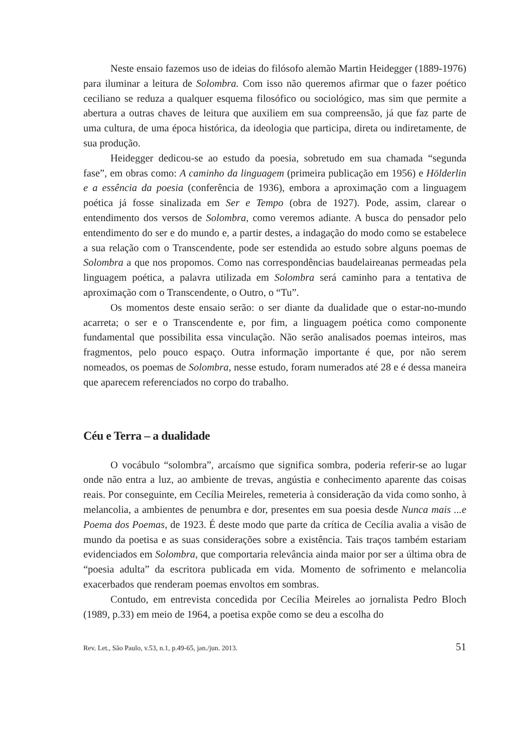Neste ensaio fazemos uso de ideias do filósofo alemão Martin Heidegger (1889-1976) para iluminar a leitura de Solombra. Com isso não queremos afirmar que o fazer poético ceciliano se reduza a qualquer esquema filosófico ou sociológico, mas sim que permite a abertura a outras chaves de leitura que auxiliem em sua compreensão, já que faz parte de uma cultura, de uma época histórica, da ideologia que participa, direta ou indiretamente, de sua produção.
Heidegger dedicou-se ao estudo da poesia, sobretudo em sua chamada “segunda fase”, em obras como: A caminho da linguagem (primeira publicação em 1956) e Hölderlin e a essência da poesia (conferência de 1936), embora a aproximação com a linguagem poética já fosse sinalizada em Ser e Tempo (obra de 1927). Pode, assim, clarear o entendimento dos versos de Solombra, como veremos adiante. A busca do pensador pelo entendimento do ser e do mundo e, a partir destes, a indagação do modo como se estabelece a sua relação com o Transcendente, pode ser estendida ao estudo sobre alguns poemas de Solombra a que nos propomos. Como nas correspondências baudelaireanas permeadas pela linguagem poética, a palavra utilizada em Solombra será caminho para a tentativa de aproximação com o Transcendente, o Outro, o “Tu”.
Os momentos deste ensaio serão: o ser diante da dualidade que o estar-no-mundo acarreta; o ser e o Transcendente e, por fim, a linguagem poética como componente fundamental que possibilita essa vinculação. Não serão analisados poemas inteiros, mas fragmentos, pelo pouco espaço. Outra informação importante é que, por não serem nomeados, os poemas de Solombra, nesse estudo, foram numerados até 28 e é dessa maneira que aparecem referenciados no corpo do trabalho.
Céu e Terra – a dualidade
O vocábulo “solombra”, arcaísmo que significa sombra, poderia referir-se ao lugar onde não entra a luz, ao ambiente de trevas, angústia e conhecimento aparente das coisas reais. Por conseguinte, em Cecília Meireles, remeteria à consideração da vida como sonho, à melancolia, a ambientes de penumbra e dor, presentes em sua poesia desde Nunca mais ...e Poema dos Poemas, de 1923. É deste modo que parte da crítica de Cecília avalia a visão de mundo da poetisa e as suas considerações sobre a existência. Tais traços também estariam evidenciados em Solombra, que comportaria relevância ainda maior por ser a última obra de “poesia adulta” da escritora publicada em vida. Momento de sofrimento e melancolia exacerbados que renderam poemas envoltos em sombras.
Contudo, em entrevista concedida por Cecília Meireles ao jornalista Pedro Bloch (1989, p.33) em meio de 1964, a poetisa expõe como se deu a escolha do
Rev. Let., São Paulo, v.53, n.1, p.49-65, jan./jun. 2013. 51